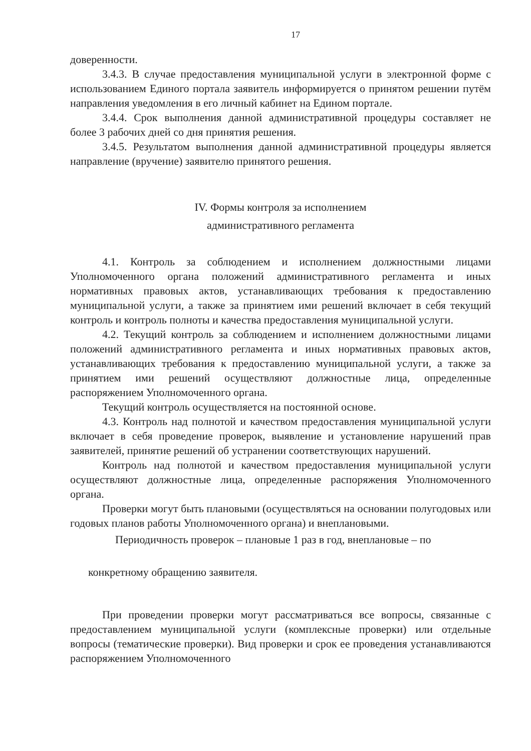17
доверенности.
3.4.3. В случае предоставления муниципальной услуги в электронной форме с использованием Единого портала заявитель информируется о принятом решении путём направления уведомления в его личный кабинет на Едином портале.
3.4.4. Срок выполнения данной административной процедуры составляет не более 3 рабочих дней со дня принятия решения.
3.4.5. Результатом выполнения данной административной процедуры является направление (вручение) заявителю принятого решения.
IV. Формы контроля за исполнением
административного регламента
4.1. Контроль за соблюдением и исполнением должностными лицами Уполномоченного органа положений административного регламента и иных нормативных правовых актов, устанавливающих требования к предоставлению муниципальной услуги, а также за принятием ими решений включает в себя текущий контроль и контроль полноты и качества предоставления муниципальной услуги.
4.2. Текущий контроль за соблюдением и исполнением должностными лицами положений административного регламента и иных нормативных правовых актов, устанавливающих требования к предоставлению муниципальной услуги, а также за принятием ими решений осуществляют должностные лица, определенные распоряжением Уполномоченного органа.
Текущий контроль осуществляется на постоянной основе.
4.3. Контроль над полнотой и качеством предоставления муниципальной услуги включает в себя проведение проверок, выявление и установление нарушений прав заявителей, принятие решений об устранении соответствующих нарушений.
Контроль над полнотой и качеством предоставления муниципальной услуги осуществляют должностные лица, определенные распоряжения Уполномоченного органа.
Проверки могут быть плановыми (осуществляться на основании полугодовых или годовых планов работы Уполномоченного органа) и внеплановыми.
Периодичность проверок – плановые 1 раз в год, внеплановые – по
конкретному обращению заявителя.
При проведении проверки могут рассматриваться все вопросы, связанные с предоставлением муниципальной услуги (комплексные проверки) или отдельные вопросы (тематические проверки). Вид проверки и срок ее проведения устанавливаются распоряжением Уполномоченного